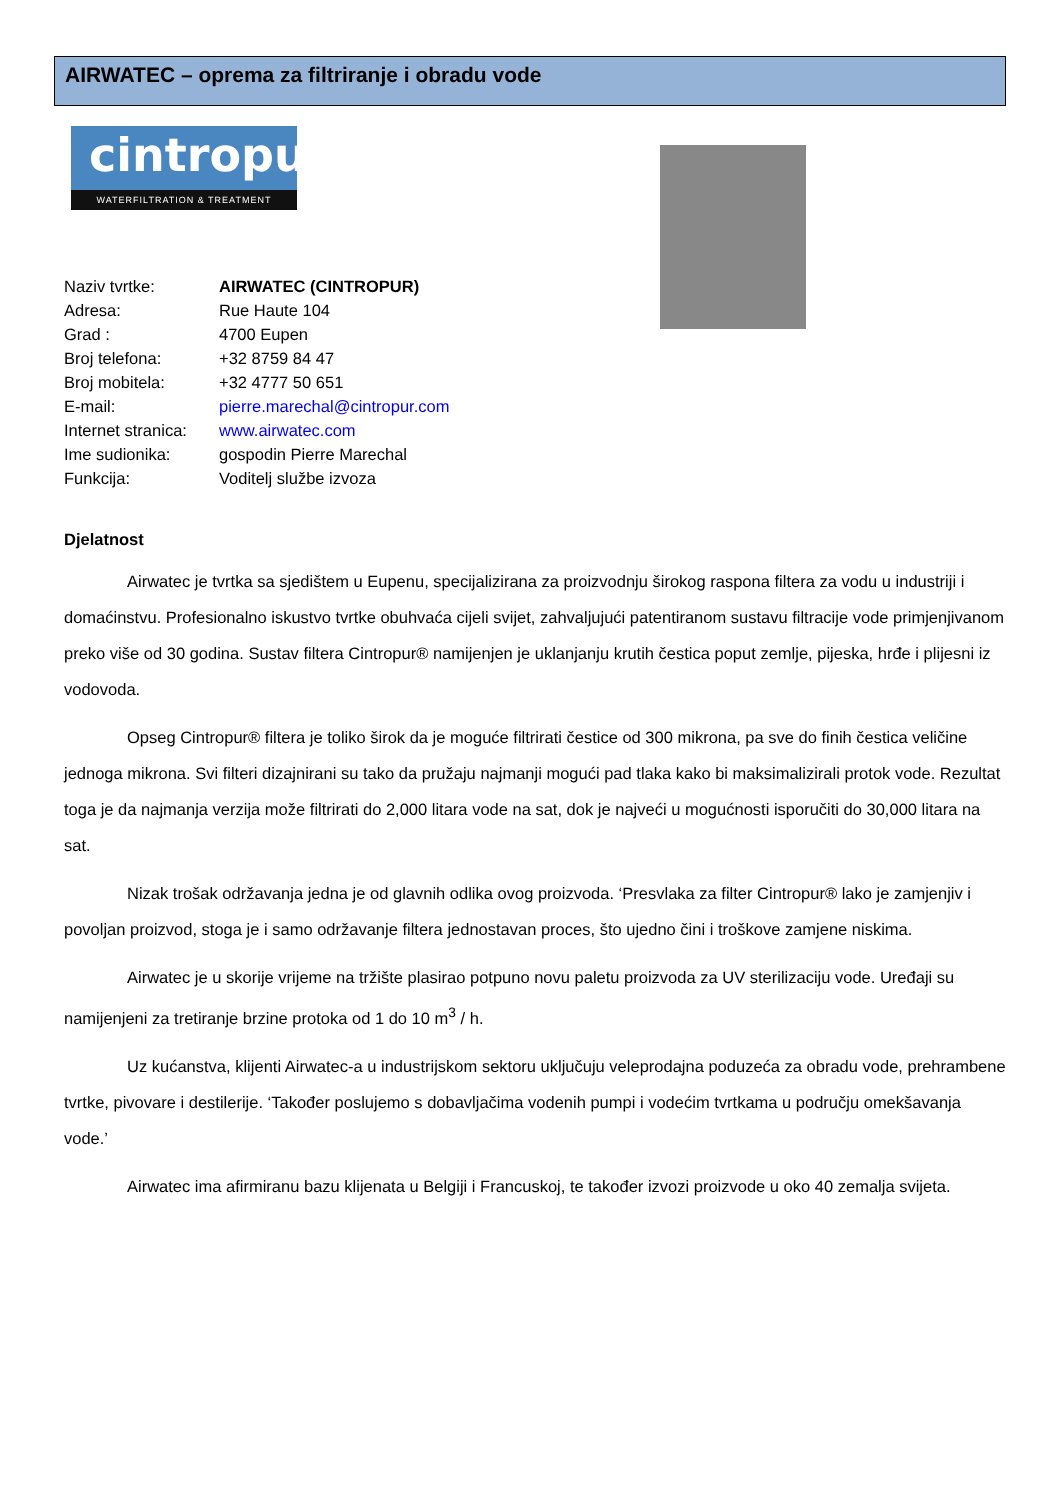AIRWATEC – oprema za filtriranje i obradu vode
cintropur
WATERFILTRATION & TREATMENT
Naziv tvrtke: AIRWATEC (CINTROPUR)
Adresa: Rue Haute 104
Grad : 4700 Eupen
Broj telefona: +32 8759 84 47
Broj mobitela: +32 4777 50 651
E-mail: pierre.marechal@cintropur.com
Internet stranica: www.airwatec.com
Ime sudionika: gospodin Pierre Marechal
Funkcija: Voditelj službe izvoza
Djelatnost
Airwatec je tvrtka sa sjedištem u Eupenu, specijalizirana za proizvodnju širokog raspona filtera za vodu u industriji i domaćinstvu. Profesionalno iskustvo tvrtke obuhvaća cijeli svijet, zahvaljujući patentiranom sustavu filtracije vode primjenjivanom preko više od 30 godina. Sustav filtera Cintropur® namijenjen je uklanjanju krutih čestica poput zemlje, pijeska, hrđe i plijesni iz vodovoda.
Opseg Cintropur® filtera je toliko širok da je moguće filtrirati čestice od 300 mikrona, pa sve do finih čestica veličine jednoga mikrona. Svi filteri dizajnirani su tako da pružaju najmanji mogući pad tlaka kako bi maksimalizirali protok vode. Rezultat toga je da najmanja verzija može filtrirati do 2,000 litara vode na sat, dok je najveći u mogućnosti isporučiti do 30,000 litara na sat.
Nizak trošak održavanja jedna je od glavnih odlika ovog proizvoda. ‘Presvlaka za filter Cintropur® lako je zamjenjiv i povoljan proizvod, stoga je i samo održavanje filtera jednostavan proces, što ujedno čini i troškove zamjene niskima.
Airwatec je u skorije vrijeme na tržište plasirao potpuno novu paletu proizvoda za UV sterilizaciju vode. Uređaji su namijenjeni za tretiranje brzine protoka od 1 do 10 m<sup>3</sup> / h.
Uz kućanstva, klijenti Airwatec-a u industrijskom sektoru uključuju veleprodajna poduzeća za obradu vode, prehrambene tvrtke, pivovare i destilerije. ‘Također poslujemo s dobavljačima vodenih pumpi i vodećim tvrtkama u području omekšavanja vode.’
Airwatec ima afirmiranu bazu klijenata u Belgiji i Francuskoj, te također izvozi proizvode u oko 40 zemalja svijeta.